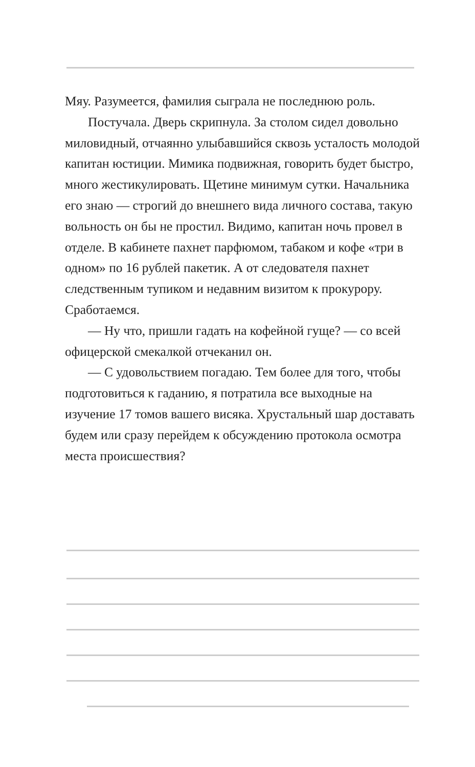Мяу. Разумеется, фамилия сыграла не последнюю роль.
Постучала. Дверь скрипнула. За столом сидел довольно миловидный, отчаянно улыбавшийся сквозь усталость молодой капитан юстиции. Мимика подвижная, говорить будет быстро, много жестикулировать. Щетине минимум сутки. Начальника его знаю — строгий до внешнего вида личного состава, такую вольность он бы не простил. Видимо, капитан ночь провел в отделе. В кабинете пахнет парфюмом, табаком и кофе «три в одном» по 16 рублей пакетик. А от следователя пахнет следственным тупиком и недавним визитом к прокурору. Сработаемся.
— Ну что, пришли гадать на кофейной гуще? — со всей офицерской смекалкой отчеканил он.
— С удовольствием погадаю. Тем более для того, чтобы подготовиться к гаданию, я потратила все выходные на изучение 17 томов вашего висяка. Хрустальный шар доставать будем или сразу перейдем к обсуждению протокола осмотра места происшествия?